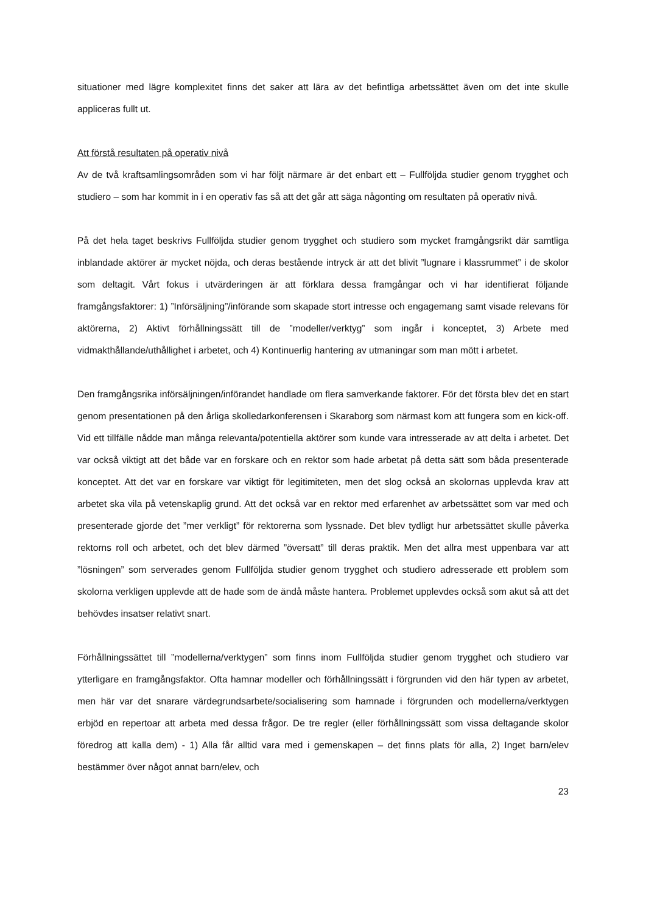situationer med lägre komplexitet finns det saker att lära av det befintliga arbetssättet även om det inte skulle appliceras fullt ut.
Att förstå resultaten på operativ nivå
Av de två kraftsamlingsområden som vi har följt närmare är det enbart ett – Fullföljda studier genom trygghet och studiero – som har kommit in i en operativ fas så att det går att säga någonting om resultaten på operativ nivå.
På det hela taget beskrivs Fullföljda studier genom trygghet och studiero som mycket framgångsrikt där samtliga inblandade aktörer är mycket nöjda, och deras bestående intryck är att det blivit ”lugnare i klassrummet” i de skolor som deltagit. Vårt fokus i utvärderingen är att förklara dessa framgångar och vi har identifierat följande framgångsfaktorer: 1) ”Införsäljning”/införande som skapade stort intresse och engagemang samt visade relevans för aktörerna, 2) Aktivt förhållningssätt till de ”modeller/verktyg” som ingår i konceptet, 3) Arbete med vidmakthållande/uthållighet i arbetet, och 4) Kontinuerlig hantering av utmaningar som man mött i arbetet.
Den framgångsrika införsäljningen/införandet handlade om flera samverkande faktorer. För det första blev det en start genom presentationen på den årliga skolledarkonferensen i Skaraborg som närmast kom att fungera som en kick-off. Vid ett tillfälle nådde man många relevanta/potentiella aktörer som kunde vara intresserade av att delta i arbetet. Det var också viktigt att det både var en forskare och en rektor som hade arbetat på detta sätt som båda presenterade konceptet. Att det var en forskare var viktigt för legitimiteten, men det slog också an skolornas upplevda krav att arbetet ska vila på vetenskaplig grund. Att det också var en rektor med erfarenhet av arbetssättet som var med och presenterade gjorde det ”mer verkligt” för rektorerna som lyssnade. Det blev tydligt hur arbetssättet skulle påverka rektorns roll och arbetet, och det blev därmed ”översatt” till deras praktik. Men det allra mest uppenbara var att ”lösningen” som serverades genom Fullföljda studier genom trygghet och studiero adresserade ett problem som skolorna verkligen upplevde att de hade som de ändå måste hantera. Problemet upplevdes också som akut så att det behövdes insatser relativt snart.
Förhållningssättet till ”modellerna/verktygen” som finns inom Fullföljda studier genom trygghet och studiero var ytterligare en framgångsfaktor. Ofta hamnar modeller och förhållningssätt i förgrunden vid den här typen av arbetet, men här var det snarare värdegrundsarbete/socialisering som hamnade i förgrunden och modellerna/verktygen erbjöd en repertoar att arbeta med dessa frågor. De tre regler (eller förhållningssätt som vissa deltagande skolor föredrog att kalla dem) - 1) Alla får alltid vara med i gemenskapen – det finns plats för alla, 2) Inget barn/elev bestämmer över något annat barn/elev, och
23